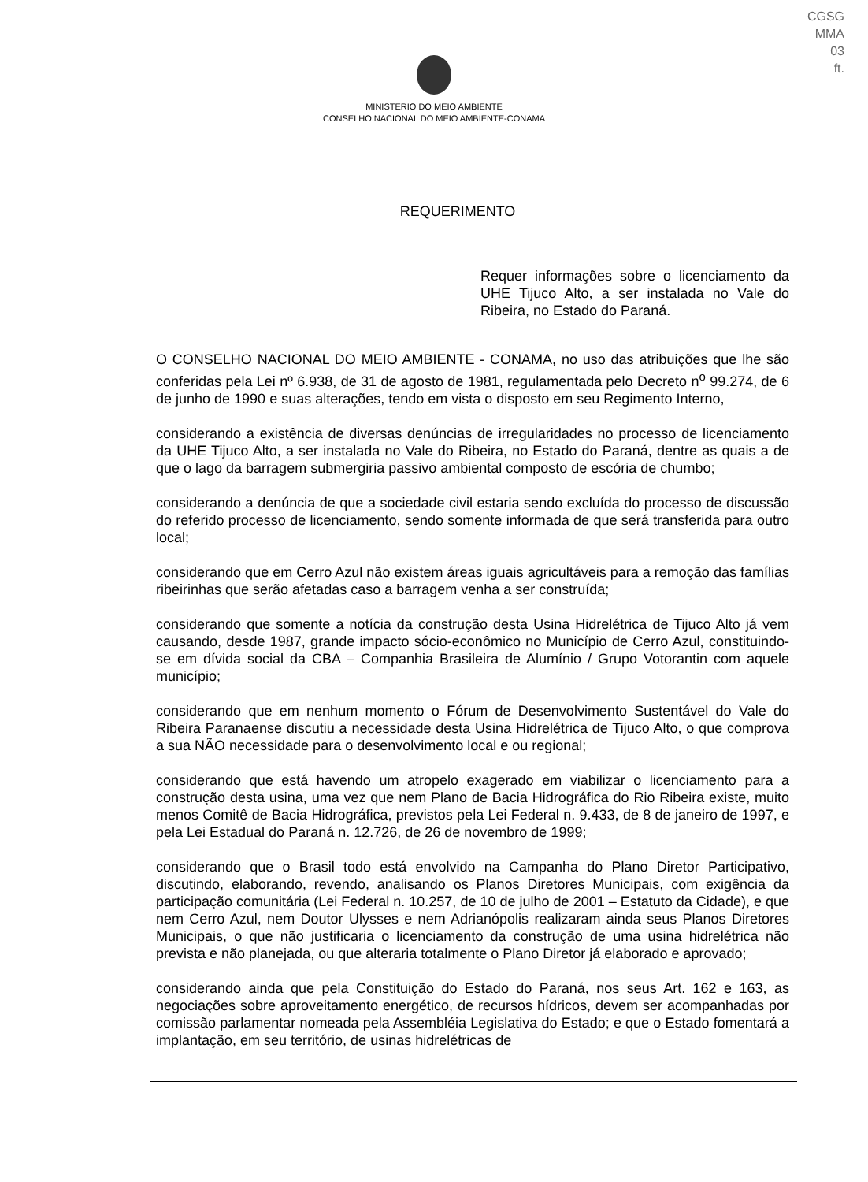CGSG
MMA
03
ft.
MINISTERIO DO MEIO AMBIENTE
CONSELHO NACIONAL DO MEIO AMBIENTE-CONAMA
REQUERIMENTO
Requer informações sobre o licenciamento da UHE Tijuco Alto, a ser instalada no Vale do Ribeira, no Estado do Paraná.
O CONSELHO NACIONAL DO MEIO AMBIENTE - CONAMA, no uso das atribuições que lhe são conferidas pela Lei nº 6.938, de 31 de agosto de 1981, regulamentada pelo Decreto n<sup>o</sup> 99.274, de 6 de junho de 1990 e suas alterações, tendo em vista o disposto em seu Regimento Interno,
considerando a existência de diversas denúncias de irregularidades no processo de licenciamento da UHE Tijuco Alto, a ser instalada no Vale do Ribeira, no Estado do Paraná, dentre as quais a de que o lago da barragem submergiria passivo ambiental composto de escória de chumbo;
considerando a denúncia de que a sociedade civil estaria sendo excluída do processo de discussão do referido processo de licenciamento, sendo somente informada de que será transferida para outro local;
considerando que em Cerro Azul não existem áreas iguais agricultáveis para a remoção das famílias ribeirinhas que serão afetadas caso a barragem venha a ser construída;
considerando que somente a notícia da construção desta Usina Hidrelétrica de Tijuco Alto já vem causando, desde 1987, grande impacto sócio-econômico no Município de Cerro Azul, constituindo-se em dívida social da CBA – Companhia Brasileira de Alumínio / Grupo Votorantin com aquele município;
considerando que em nenhum momento o Fórum de Desenvolvimento Sustentável do Vale do Ribeira Paranaense discutiu a necessidade desta Usina Hidrelétrica de Tijuco Alto, o que comprova a sua NÃO necessidade para o desenvolvimento local e ou regional;
considerando que está havendo um atropelo exagerado em viabilizar o licenciamento para a construção desta usina, uma vez que nem Plano de Bacia Hidrográfica do Rio Ribeira existe, muito menos Comitê de Bacia Hidrográfica, previstos pela Lei Federal n. 9.433, de 8 de janeiro de 1997, e pela Lei Estadual do Paraná n. 12.726, de 26 de novembro de 1999;
considerando que o Brasil todo está envolvido na Campanha do Plano Diretor Participativo, discutindo, elaborando, revendo, analisando os Planos Diretores Municipais, com exigência da participação comunitária (Lei Federal n. 10.257, de 10 de julho de 2001 – Estatuto da Cidade), e que nem Cerro Azul, nem Doutor Ulysses e nem Adrianópolis realizaram ainda seus Planos Diretores Municipais, o que não justificaria o licenciamento da construção de uma usina hidrelétrica não prevista e não planejada, ou que alteraria totalmente o Plano Diretor já elaborado e aprovado;
considerando ainda que pela Constituição do Estado do Paraná, nos seus Art. 162 e 163, as negociações sobre aproveitamento energético, de recursos hídricos, devem ser acompanhadas por comissão parlamentar nomeada pela Assembléia Legislativa do Estado; e que o Estado fomentará a implantação, em seu território, de usinas hidrelétricas de